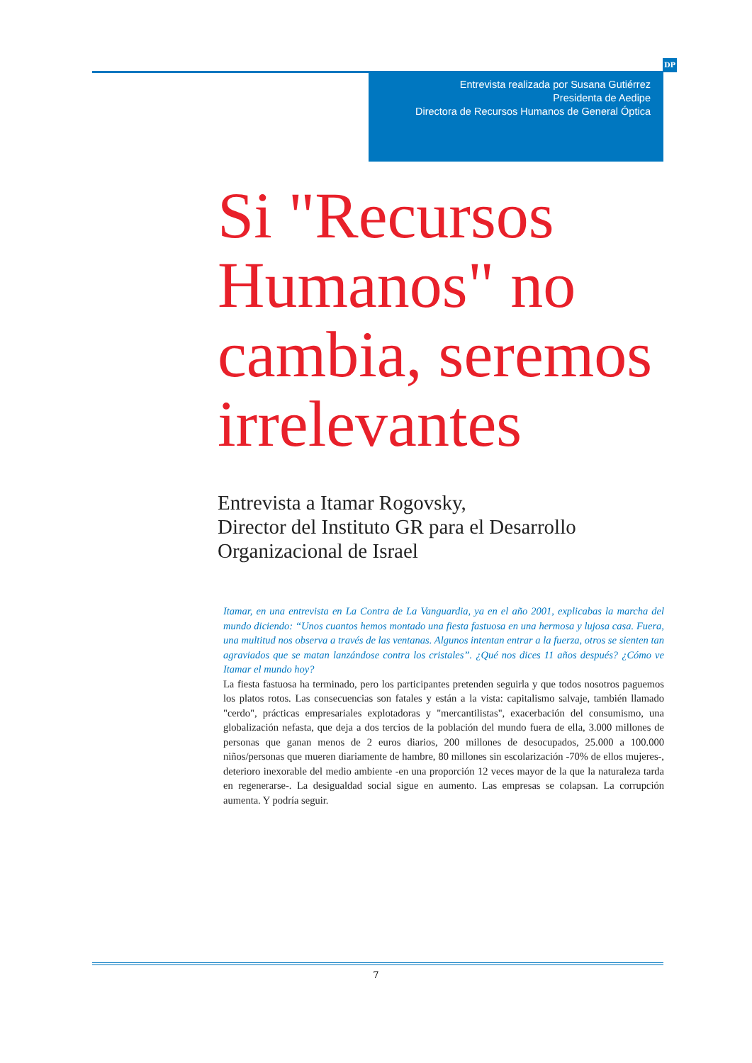DP
Entrevista realizada por Susana Gutiérrez
Presidenta de Aedipe
Directora de Recursos Humanos de General Óptica
Si "Recursos Humanos" no cambia, seremos irrelevantes
Entrevista a Itamar Rogovsky,
Director del Instituto GR para el Desarrollo Organizacional de Israel
Itamar, en una entrevista en La Contra de La Vanguardia, ya en el año 2001, explicabas la marcha del mundo diciendo: “Unos cuantos hemos montado una fiesta fastuosa en una hermosa y lujosa casa. Fuera, una multitud nos observa a través de las ventanas. Algunos intentan entrar a la fuerza, otros se sienten tan agraviados que se matan lanzándose contra los cristales”. ¿Qué nos dices 11 años después? ¿Cómo ve Itamar el mundo hoy?
La fiesta fastuosa ha terminado, pero los participantes pretenden seguirla y que todos nosotros paguemos los platos rotos. Las consecuencias son fatales y están a la vista: capitalismo salvaje, también llamado "cerdo", prácticas empresariales explotadoras y "mercantilistas", exacerbación del consumismo, una globalización nefasta, que deja a dos tercios de la población del mundo fuera de ella, 3.000 millones de personas que ganan menos de 2 euros diarios, 200 millones de desocupados, 25.000 a 100.000 niños/personas que mueren diariamente de hambre, 80 millones sin escolarización -70% de ellos mujeres-, deterioro inexorable del medio ambiente -en una proporción 12 veces mayor de la que la naturaleza tarda en regenerarse-. La desigualdad social sigue en aumento. Las empresas se colapsan. La corrupción aumenta. Y podría seguir.
7